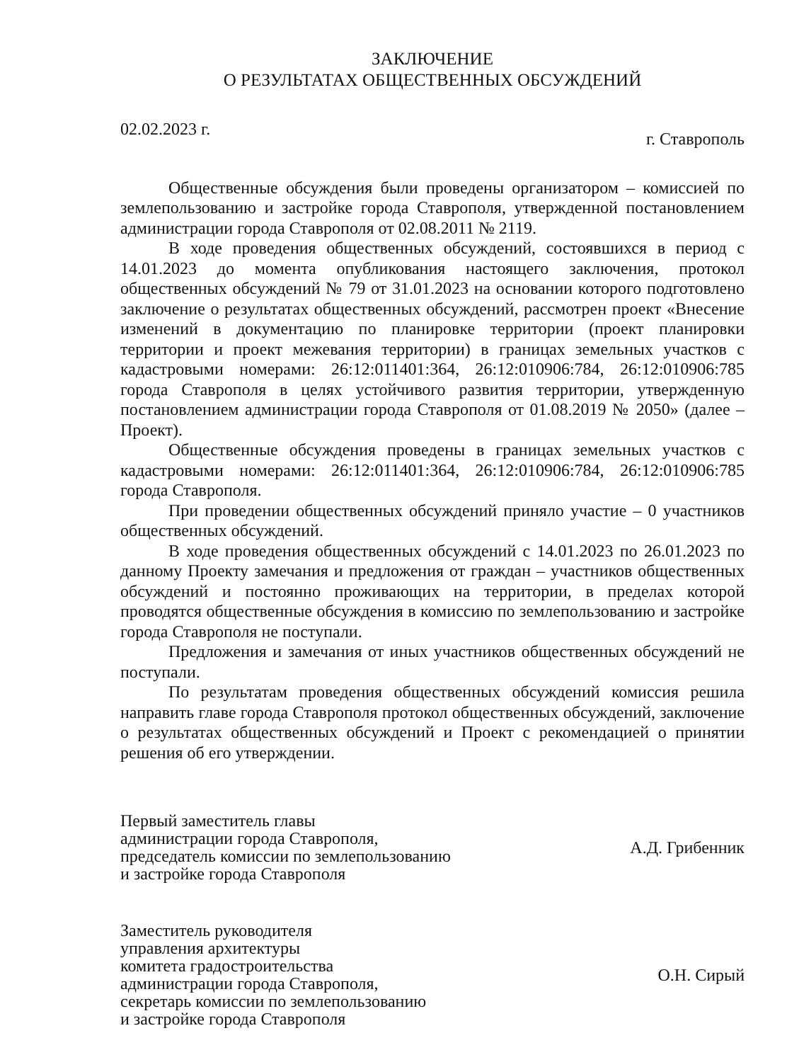ЗАКЛЮЧЕНИЕ
О РЕЗУЛЬТАТАХ ОБЩЕСТВЕННЫХ ОБСУЖДЕНИЙ
02.02.2023 г. г. Ставрополь
Общественные обсуждения были проведены организатором – комиссией по землепользованию и застройке города Ставрополя, утвержденной постановлением администрации города Ставрополя от 02.08.2011 № 2119.
В ходе проведения общественных обсуждений, состоявшихся в период с 14.01.2023 до момента опубликования настоящего заключения, протокол общественных обсуждений № 79 от 31.01.2023 на основании которого подготовлено заключение о результатах общественных обсуждений, рассмотрен проект «Внесение изменений в документацию по планировке территории (проект планировки территории и проект межевания территории) в границах земельных участков с кадастровыми номерами: 26:12:011401:364, 26:12:010906:784, 26:12:010906:785 города Ставрополя в целях устойчивого развития территории, утвержденную постановлением администрации города Ставрополя от 01.08.2019 № 2050» (далее – Проект).
Общественные обсуждения проведены в границах земельных участков с кадастровыми номерами: 26:12:011401:364, 26:12:010906:784, 26:12:010906:785 города Ставрополя.
При проведении общественных обсуждений приняло участие – 0 участников общественных обсуждений.
В ходе проведения общественных обсуждений с 14.01.2023 по 26.01.2023 по данному Проекту замечания и предложения от граждан – участников общественных обсуждений и постоянно проживающих на территории, в пределах которой проводятся общественные обсуждения в комиссию по землепользованию и застройке города Ставрополя не поступали.
Предложения и замечания от иных участников общественных обсуждений не поступали.
По результатам проведения общественных обсуждений комиссия решила направить главе города Ставрополя протокол общественных обсуждений, заключение о результатах общественных обсуждений и Проект с рекомендацией о принятии решения об его утверждении.
Первый заместитель главы
администрации города Ставрополя,
председатель комиссии по землепользованию
и застройке города Ставрополя
А.Д. Грибенник
Заместитель руководителя
управления архитектуры
комитета градостроительства
администрации города Ставрополя,
секретарь комиссии по землепользованию
и застройке города Ставрополя
О.Н. Сирый